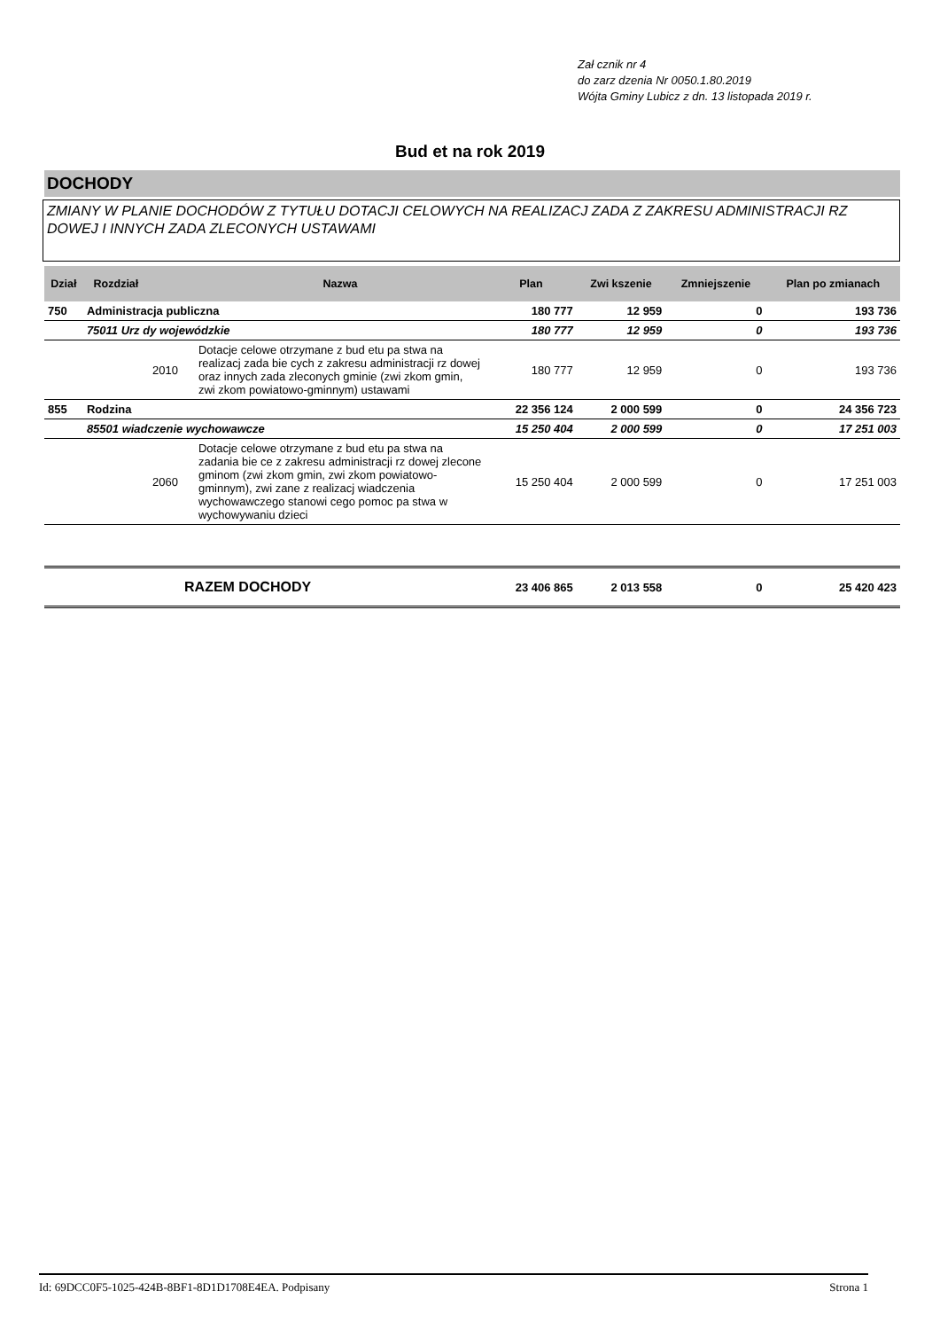Zał cznik nr 4
do zarz dzenia Nr 0050.1.80.2019
Wójta Gminy Lubicz z dn. 13 listopada 2019 r.
Bud et na rok 2019
DOCHODY
ZMIANY W PLANIE DOCHODÓW Z TYTUŁU DOTACJI CELOWYCH NA REALIZACJ ZADA Z ZAKRESU ADMINISTRACJI RZ DOWEJ I INNYCH ZADA ZLECONYCH USTAWAMI
| Dział | Rozdział | | Nazwa | Plan | Zwi kszenie | Zmniejszenie | Plan po zmianach |
| --- | --- | --- | --- | --- | --- | --- | --- |
| 750 | Administracja publiczna | | | 180 777 | 12 959 | 0 | 193 736 |
| | 75011 Urz dy wojewódzkie | | | 180 777 | 12 959 | 0 | 193 736 |
| | | 2010 | Dotacje celowe otrzymane z bud etu pa stwa na realizacj zada bie cych z zakresu administracji rz dowej oraz innych zada zleconych gminie (zwi zkom gmin, zwi zkom powiatowo-gminnym) ustawami | 180 777 | 12 959 | 0 | 193 736 |
| 855 | Rodzina | | | 22 356 124 | 2 000 599 | 0 | 24 356 723 |
| | 85501 wiadczenie wychowawcze | | | 15 250 404 | 2 000 599 | 0 | 17 251 003 |
| | | 2060 | Dotacje celowe otrzymane z bud etu pa stwa na zadania bie ce z zakresu administracji rz dowej zlecone gminom (zwi zkom gmin, zwi zkom powiatowo-gminnym), zwi zane z realizacj wiadczenia wychowawczego stanowi cego pomoc pa stwa w wychowywaniu dzieci | 15 250 404 | 2 000 599 | 0 | 17 251 003 |
| | | RAZEM DOCHODY | | 23 406 865 | 2 013 558 | 0 | 25 420 423 |
Id: 69DCC0F5-1025-424B-8BF1-8D1D1708E4EA. Podpisany Strona 1